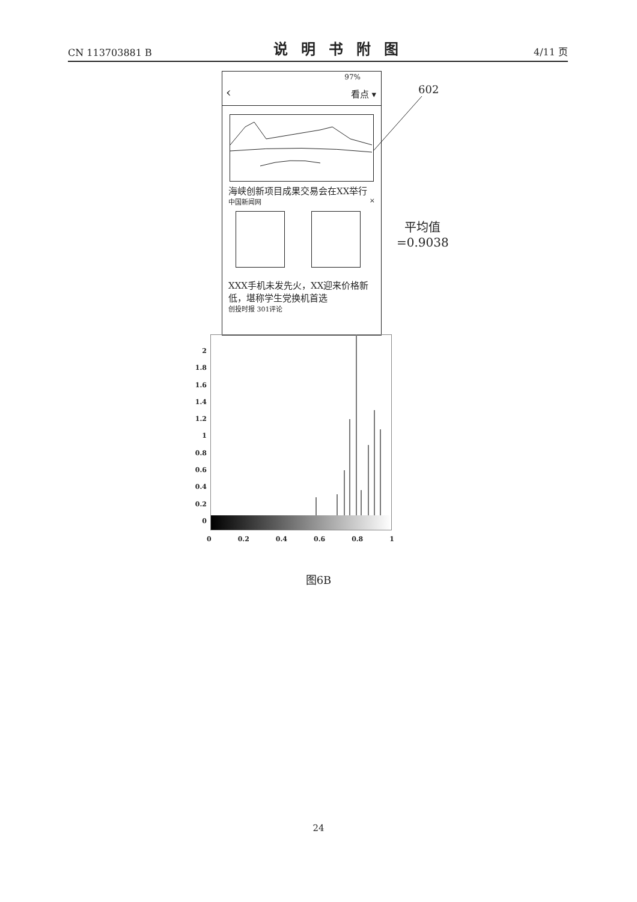CN 113703881 B 说明书附图 4/11 页
97%
‹ 看点 ▾
海峡创新项目成果交易会在XX举行
中国新闻网 ×
XXX手机未发先火，XX迎来价格新低，堪称学生党换机首选
创投时报 301评论
602
平均值
=0.9038
2
1.8
1.6
1.4
1.2
1
0.8
0.6
0.4
0.2
0
0 0.2 0.4 0.6 0.8 1
图6B
24